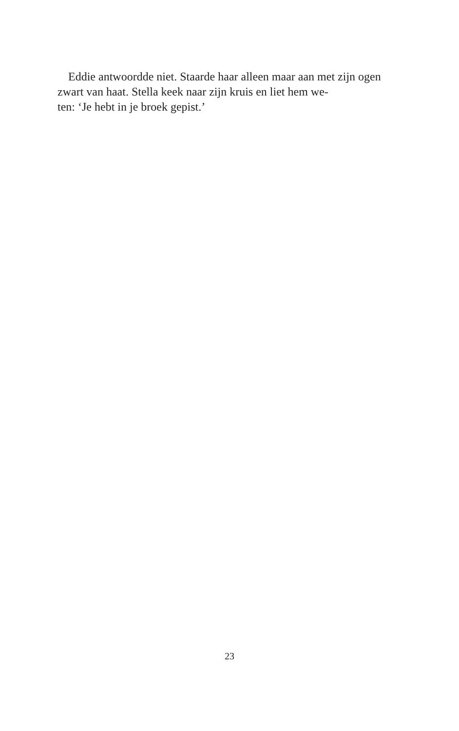Eddie antwoordde niet. Staarde haar alleen maar aan met zijn ogen zwart van haat. Stella keek naar zijn kruis en liet hem we-
ten: ‘Je hebt in je broek gepist.’
23